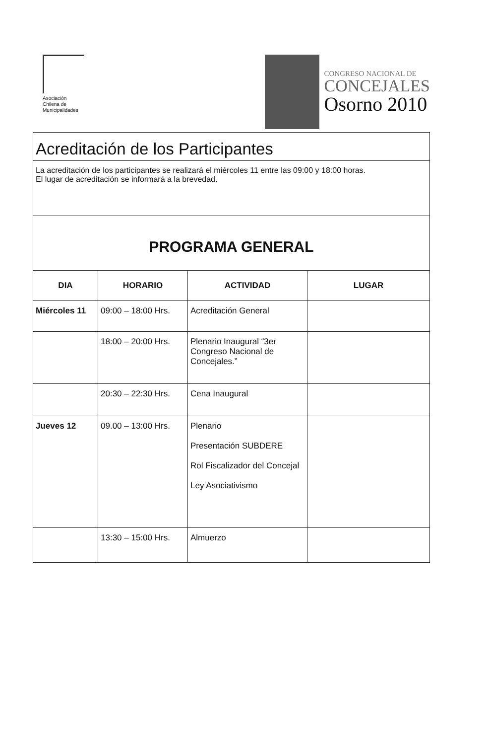Asociación
Chilena de
Municipalidades
CONGRESO NACIONAL DE
CONCEJALES
Osorno 2010
| Acreditación de los Participantes | | | |
| La acreditación de los participantes se realizará el miércoles 11 entre las 09:00 y 18:00 horas. El lugar de acreditación se informará a la brevedad. | | | |
| PROGRAMA GENERAL | | | |
| DIA | HORARIO | ACTIVIDAD | LUGAR |
| Miércoles 11 | 09:00 – 18:00 Hrs. | Acreditación General | |
| | 18:00 – 20:00 Hrs. | Plenario Inaugural “3er Congreso Nacional de Concejales.” | |
| | 20:30 – 22:30 Hrs. | Cena Inaugural | |
| Jueves 12 | 09.00 – 13:00 Hrs. | Plenario Presentación SUBDERE Rol Fiscalizador del Concejal Ley Asociativismo | |
| | 13:30 – 15:00 Hrs. | Almuerzo | |